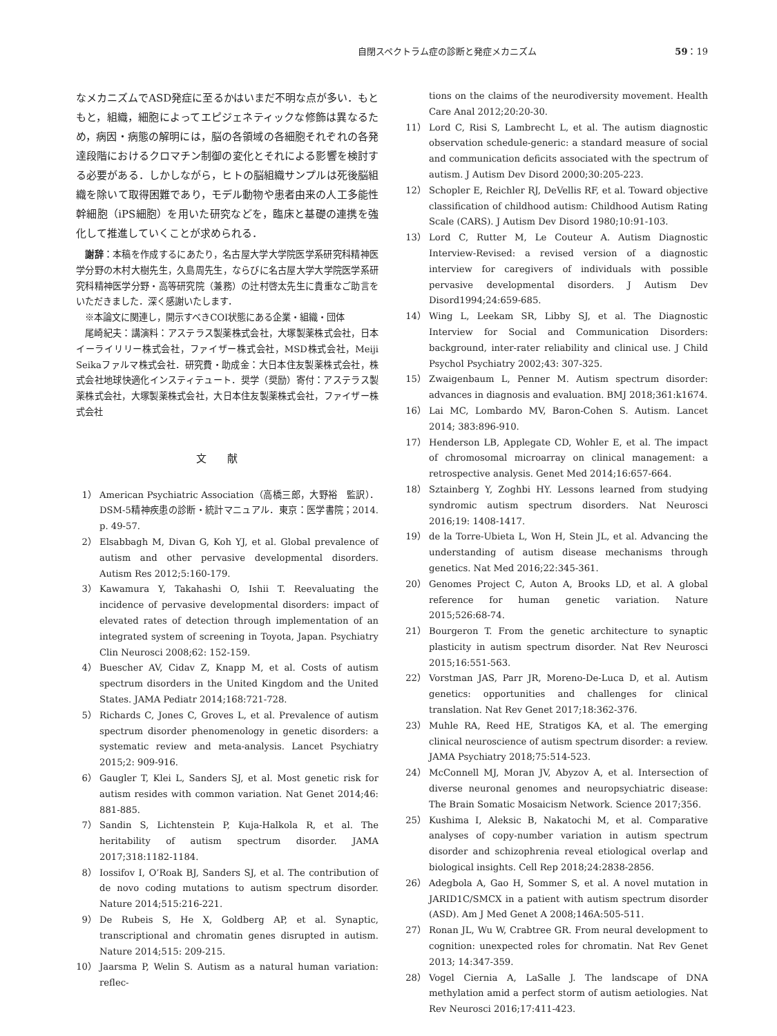自閉スペクトラム症の診断と発症メカニズム 59：19
なメカニズムでASD発症に至るかはいまだ不明な点が多い．もともと，組織，細胞によってエピジェネティックな修飾は異なるため，病因・病態の解明には，脳の各領域の各細胞それぞれの各発達段階におけるクロマチン制御の変化とそれによる影響を検討する必要がある．しかしながら，ヒトの脳組織サンプルは死後脳組織を除いて取得困難であり，モデル動物や患者由来の人工多能性幹細胞（iPS細胞）を用いた研究などを，臨床と基礎の連携を強化して推進していくことが求められる．
謝辞：本稿を作成するにあたり，名古屋大学大学院医学系研究科精神医学分野の木村大樹先生，久島周先生，ならびに名古屋大学大学院医学系研究科精神医学分野・高等研究院（兼務）の辻村啓太先生に貴重なご助言をいただきました．深く感謝いたします．
※本論文に関連し，開示すべきCOI状態にある企業・組織・団体
尾崎紀夫：講演料：アステラス製薬株式会社，大塚製薬株式会社，日本イーライリリー株式会社，ファイザー株式会社，MSD株式会社，Meiji Seikaファルマ株式会社．研究費・助成金：大日本住友製薬株式会社，株式会社地球快適化インスティテュート．奨学（奨励）寄付：アステラス製薬株式会社，大塚製薬株式会社，大日本住友製薬株式会社，ファイザー株式会社
文献
1） American Psychiatric Association（高橋三郎，大野裕　監訳）．DSM-5精神疾患の診断・統計マニュアル．東京：医学書院；2014. p. 49-57.
2） Elsabbagh M, Divan G, Koh YJ, et al. Global prevalence of autism and other pervasive developmental disorders. Autism Res 2012;5:160-179.
3） Kawamura Y, Takahashi O, Ishii T. Reevaluating the incidence of pervasive developmental disorders: impact of elevated rates of detection through implementation of an integrated system of screening in Toyota, Japan. Psychiatry Clin Neurosci 2008;62: 152-159.
4） Buescher AV, Cidav Z, Knapp M, et al. Costs of autism spectrum disorders in the United Kingdom and the United States. JAMA Pediatr 2014;168:721-728.
5） Richards C, Jones C, Groves L, et al. Prevalence of autism spectrum disorder phenomenology in genetic disorders: a systematic review and meta-analysis. Lancet Psychiatry 2015;2: 909-916.
6） Gaugler T, Klei L, Sanders SJ, et al. Most genetic risk for autism resides with common variation. Nat Genet 2014;46: 881-885.
7） Sandin S, Lichtenstein P, Kuja-Halkola R, et al. The heritability of autism spectrum disorder. JAMA 2017;318:1182-1184.
8） Iossifov I, O’Roak BJ, Sanders SJ, et al. The contribution of de novo coding mutations to autism spectrum disorder. Nature 2014;515:216-221.
9） De Rubeis S, He X, Goldberg AP, et al. Synaptic, transcriptional and chromatin genes disrupted in autism. Nature 2014;515: 209-215.
10） Jaarsma P, Welin S. Autism as a natural human variation: reflec-
tions on the claims of the neurodiversity movement. Health Care Anal 2012;20:20-30.
11） Lord C, Risi S, Lambrecht L, et al. The autism diagnostic observation schedule-generic: a standard measure of social and communication deficits associated with the spectrum of autism. J Autism Dev Disord 2000;30:205-223.
12） Schopler E, Reichler RJ, DeVellis RF, et al. Toward objective classification of childhood autism: Childhood Autism Rating Scale (CARS). J Autism Dev Disord 1980;10:91-103.
13） Lord C, Rutter M, Le Couteur A. Autism Diagnostic Interview-Revised: a revised version of a diagnostic interview for caregivers of individuals with possible pervasive developmental disorders. J Autism Dev Disord1994;24:659-685.
14） Wing L, Leekam SR, Libby SJ, et al. The Diagnostic Interview for Social and Communication Disorders: background, inter-rater reliability and clinical use. J Child Psychol Psychiatry 2002;43: 307-325.
15） Zwaigenbaum L, Penner M. Autism spectrum disorder: advances in diagnosis and evaluation. BMJ 2018;361:k1674.
16） Lai MC, Lombardo MV, Baron-Cohen S. Autism. Lancet 2014; 383:896-910.
17） Henderson LB, Applegate CD, Wohler E, et al. The impact of chromosomal microarray on clinical management: a retrospective analysis. Genet Med 2014;16:657-664.
18） Sztainberg Y, Zoghbi HY. Lessons learned from studying syndromic autism spectrum disorders. Nat Neurosci 2016;19: 1408-1417.
19） de la Torre-Ubieta L, Won H, Stein JL, et al. Advancing the understanding of autism disease mechanisms through genetics. Nat Med 2016;22:345-361.
20） Genomes Project C, Auton A, Brooks LD, et al. A global reference for human genetic variation. Nature 2015;526:68-74.
21） Bourgeron T. From the genetic architecture to synaptic plasticity in autism spectrum disorder. Nat Rev Neurosci 2015;16:551-563.
22） Vorstman JAS, Parr JR, Moreno-De-Luca D, et al. Autism genetics: opportunities and challenges for clinical translation. Nat Rev Genet 2017;18:362-376.
23） Muhle RA, Reed HE, Stratigos KA, et al. The emerging clinical neuroscience of autism spectrum disorder: a review. JAMA Psychiatry 2018;75:514-523.
24） McConnell MJ, Moran JV, Abyzov A, et al. Intersection of diverse neuronal genomes and neuropsychiatric disease: The Brain Somatic Mosaicism Network. Science 2017;356.
25） Kushima I, Aleksic B, Nakatochi M, et al. Comparative analyses of copy-number variation in autism spectrum disorder and schizophrenia reveal etiological overlap and biological insights. Cell Rep 2018;24:2838-2856.
26） Adegbola A, Gao H, Sommer S, et al. A novel mutation in JARID1C/SMCX in a patient with autism spectrum disorder (ASD). Am J Med Genet A 2008;146A:505-511.
27） Ronan JL, Wu W, Crabtree GR. From neural development to cognition: unexpected roles for chromatin. Nat Rev Genet 2013; 14:347-359.
28） Vogel Ciernia A, LaSalle J. The landscape of DNA methylation amid a perfect storm of autism aetiologies. Nat Rev Neurosci 2016;17:411-423.